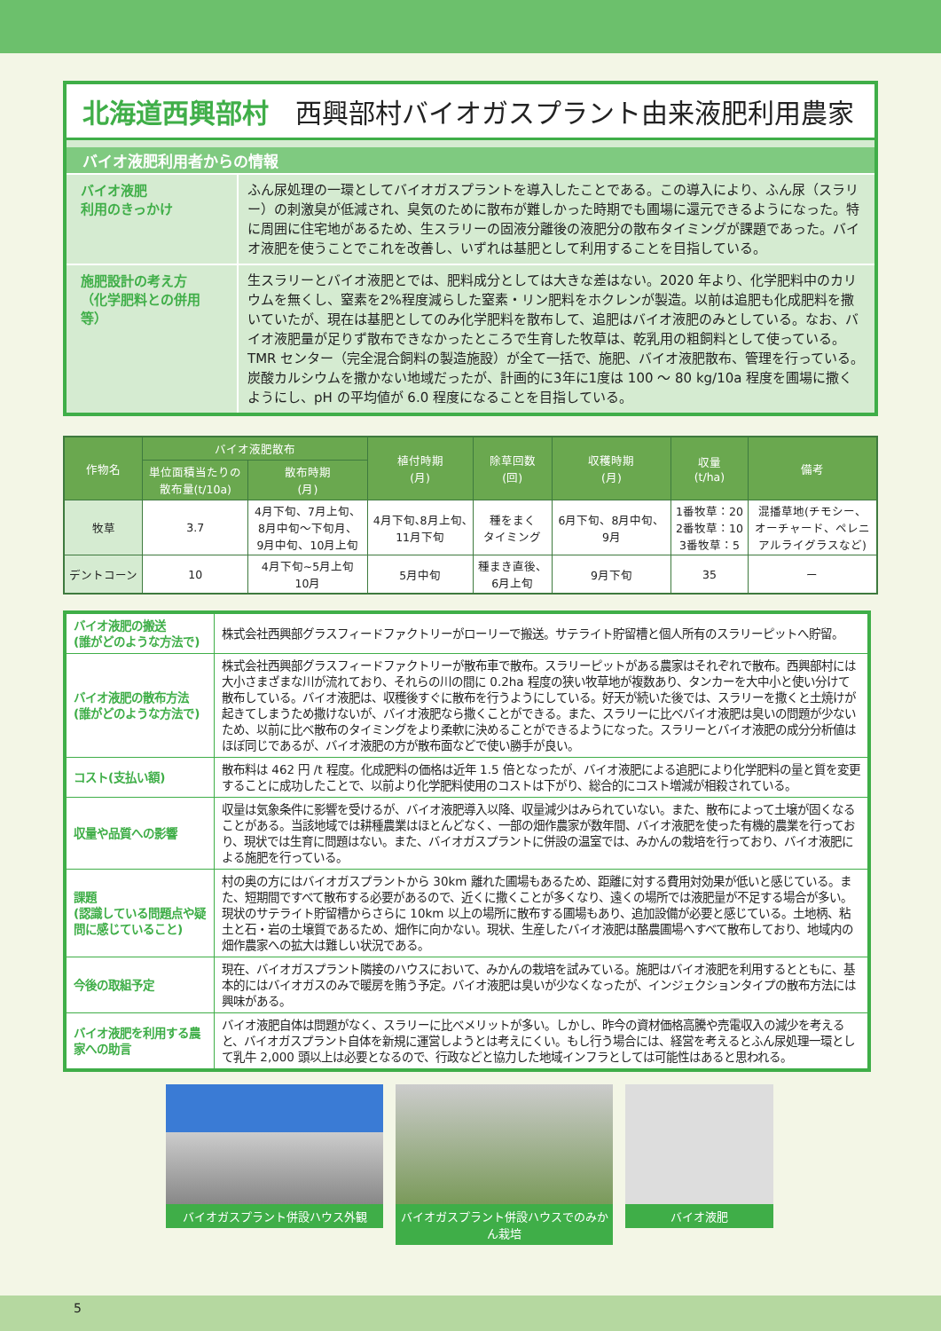北海道西興部村 西興部村バイオガスプラント由来液肥利用農家
バイオ液肥利用者からの情報
バイオ液肥
利用のきっかけ
ふん尿処理の一環としてバイオガスプラントを導入したことである。この導入により、ふん尿（スラリー）の刺激臭が低減され、臭気のために散布が難しかった時期でも圃場に還元できるようになった。特に周囲に住宅地があるため、生スラリーの固液分離後の液肥分の散布タイミングが課題であった。バイオ液肥を使うことでこれを改善し、いずれは基肥として利用することを目指している。
施肥設計の考え方
（化学肥料との併用等）
生スラリーとバイオ液肥とでは、肥料成分としては大きな差はない。2020 年より、化学肥料中のカリウムを無くし、窒素を2%程度減らした窒素・リン肥料をホクレンが製造。以前は追肥も化成肥料を撒いていたが、現在は基肥としてのみ化学肥料を散布して、追肥はバイオ液肥のみとしている。なお、バイオ液肥量が足りず散布できなかったところで生育した牧草は、乾乳用の粗飼料として使っている。
TMR センター（完全混合飼料の製造施設）が全て一括で、施肥、バイオ液肥散布、管理を行っている。炭酸カルシウムを撒かない地域だったが、計画的に3年に1度は 100 ～ 80 kg/10a 程度を圃場に撒くようにし、pH の平均値が 6.0 程度になることを目指している。
| 作物名 | バイオ液肥散布 | | 植付時期 (月) | 除草回数 (回) | 収穫時期 (月) | 収量 (t/ha) | 備考 |
| --- | --- | --- | --- | --- | --- | --- | --- |
| | 単位面積当たりの 散布量(t/10a) | 散布時期 (月) | | | | | |
| 牧草 | 3.7 | 4月下旬、7月上旬、 8月中旬～下旬月、 9月中旬、10月上旬 | 4月下旬､8月上旬､ 11月下旬 | 種をまく タイミング | 6月下旬、8月中旬、 9月 | 1番牧草：20 2番牧草：10 3番牧草：5 | 混播草地(チモシー、 オーチャード、ペレニ アルライグラスなど) |
| デントコーン | 10 | 4月下旬~5月上旬 10月 | 5月中旬 | 種まき直後、 6月上旬 | 9月下旬 | 35 | ー |
| バイオ液肥の搬送 (誰がどのような方法で) | 株式会社西興部グラスフィードファクトリーがローリーで搬送。サテライト貯留槽と個人所有のスラリーピットへ貯留。 |
| バイオ液肥の散布方法 (誰がどのような方法で) | 株式会社西興部グラスフィードファクトリーが散布車で散布。スラリーピットがある農家はそれぞれで散布。西興部村には大小さまざまな川が流れており、それらの川の間に 0.2ha 程度の狭い牧草地が複数あり、タンカーを大中小と使い分けて散布している。バイオ液肥は、収穫後すぐに散布を行うようにしている。好天が続いた後では、スラリーを撒くと土焼けが起きてしまうため撒けないが、バイオ液肥なら撒くことができる。また、スラリーに比べバイオ液肥は臭いの問題が少ないため、以前に比べ散布のタイミングをより柔軟に決めることができるようになった。スラリーとバイオ液肥の成分分析値はほぼ同じであるが、バイオ液肥の方が散布面などで使い勝手が良い。 |
| コスト(支払い額) | 散布料は 462 円 /t 程度。化成肥料の価格は近年 1.5 倍となったが、バイオ液肥による追肥により化学肥料の量と質を変更することに成功したことで、以前より化学肥料使用のコストは下がり、総合的にコスト増減が相殺されている。 |
| 収量や品質への影響 | 収量は気象条件に影響を受けるが、バイオ液肥導入以降、収量減少はみられていない。また、散布によって土壌が固くなることがある。当該地域では耕種農業はほとんどなく、一部の畑作農家が数年間、バイオ液肥を使った有機的農業を行っており、現状では生育に問題はない。また、バイオガスプラントに併設の温室では、みかんの栽培を行っており、バイオ液肥による施肥を行っている。 |
| 課題 (認識している問題点や疑問に感じていること) | 村の奥の方にはバイオガスプラントから 30km 離れた圃場もあるため、距離に対する費用対効果が低いと感じている。また、短期間ですべて散布する必要があるので、近くに撒くことが多くなり、遠くの場所では液肥量が不足する場合が多い。現状のサテライト貯留槽からさらに 10km 以上の場所に散布する圃場もあり、追加設備が必要と感じている。土地柄、粘土と石・岩の土壌質であるため、畑作に向かない。現状、生産したバイオ液肥は酪農圃場へすべて散布しており、地域内の畑作農家への拡大は難しい状況である。 |
| 今後の取組予定 | 現在、バイオガスプラント隣接のハウスにおいて、みかんの栽培を試みている。施肥はバイオ液肥を利用するとともに、基本的にはバイオガスのみで暖房を賄う予定。バイオ液肥は臭いが少なくなったが、インジェクションタイプの散布方法には興味がある。 |
| バイオ液肥を利用する農家への助言 | バイオ液肥自体は問題がなく、スラリーに比べメリットが多い。しかし、昨今の資材価格高騰や売電収入の減少を考えると、バイオガスプラント自体を新規に運営しようとは考えにくい。もし行う場合には、経営を考えるとふん尿処理一環として乳牛 2,000 頭以上は必要となるので、行政などと協力した地域インフラとしては可能性はあると思われる。 |
バイオガスプラント併設ハウス外観
バイオガスプラント併設ハウスでのみかん栽培
バイオ液肥
5